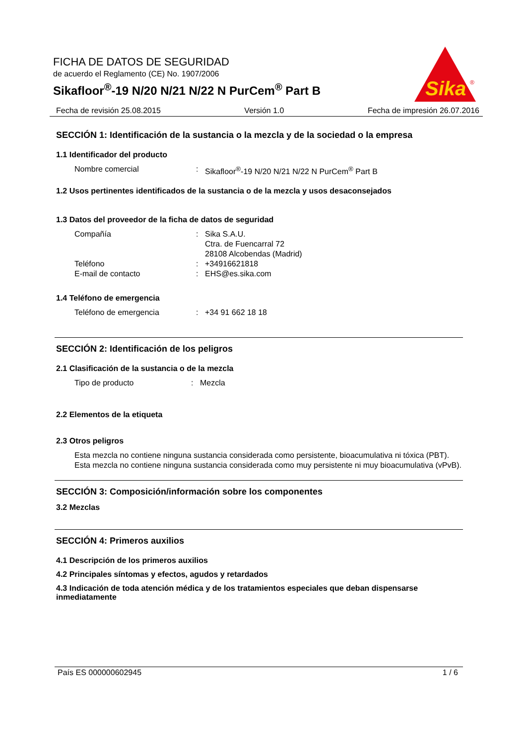FICHA DE DATOS DE SEGURIDAD
de acuerdo el Reglamento (CE) No. 1907/2006
Sikafloor<sup>®</sup>-19 N/20 N/21 N/22 N PurCem<sup>®</sup> Part B
Sika
®
Fecha de revisión 25.08.2015 Versión 1.0 Fecha de impresión 26.07.2016
SECCIÓN 1: Identificación de la sustancia o la mezcla y de la sociedad o la empresa
1.1 Identificador del producto
Nombre comercial: Sikafloor<sup>®</sup>-19 N/20 N/21 N/22 N PurCem<sup>®</sup> Part B
1.2 Usos pertinentes identificados de la sustancia o de la mezcla y usos desaconsejados
1.3 Datos del proveedor de la ficha de datos de seguridad
Compañía: Sika S.A.U.
Ctra. de Fuencarral 72
28108 Alcobendas (Madrid)
Teléfono: +34916621818
E-mail de contacto: EHS@es.sika.com
1.4 Teléfono de emergencia
Teléfono de emergencia: +34 91 662 18 18
SECCIÓN 2: Identificación de los peligros
2.1 Clasificación de la sustancia o de la mezcla
Tipo de producto: Mezcla
2.2 Elementos de la etiqueta
2.3 Otros peligros
Esta mezcla no contiene ninguna sustancia considerada como persistente, bioacumulativa ni tóxica (PBT).
Esta mezcla no contiene ninguna sustancia considerada como muy persistente ni muy bioacumulativa (vPvB).
SECCIÓN 3: Composición/información sobre los componentes
3.2 Mezclas
SECCIÓN 4: Primeros auxilios
4.1 Descripción de los primeros auxilios
4.2 Principales síntomas y efectos, agudos y retardados
4.3 Indicación de toda atención médica y de los tratamientos especiales que deban dispensarse inmediatamente
País ES 000000602945 1 / 6